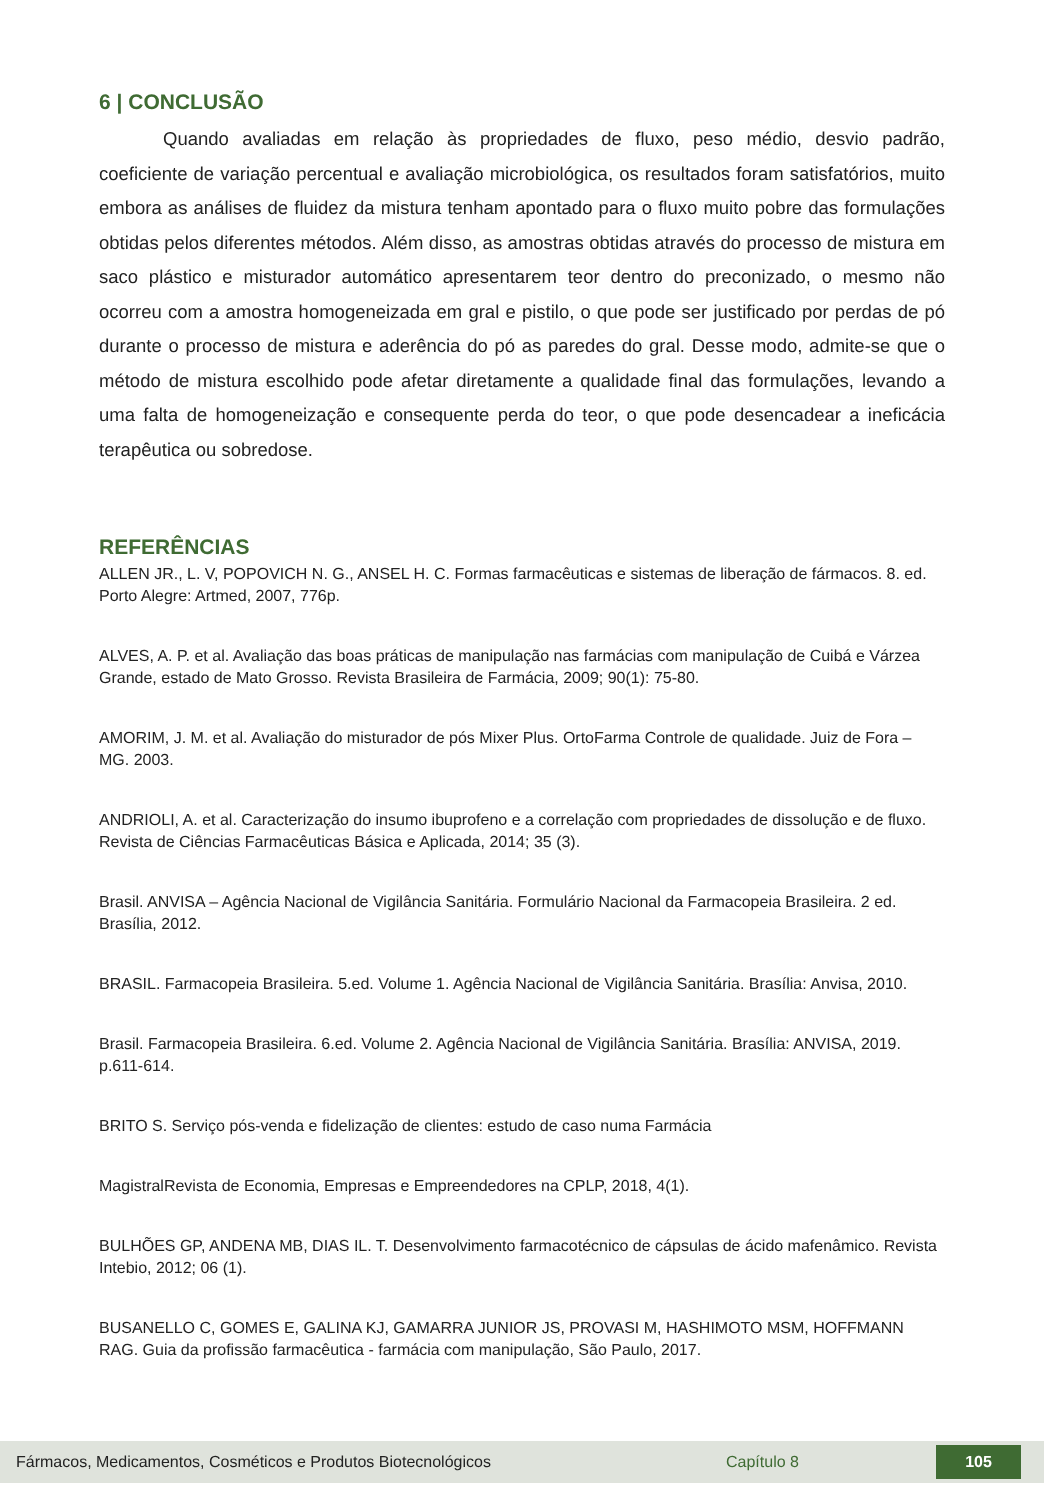6 | CONCLUSÃO
Quando avaliadas em relação às propriedades de fluxo, peso médio, desvio padrão, coeficiente de variação percentual e avaliação microbiológica, os resultados foram satisfatórios, muito embora as análises de fluidez da mistura tenham apontado para o fluxo muito pobre das formulações obtidas pelos diferentes métodos. Além disso, as amostras obtidas através do processo de mistura em saco plástico e misturador automático apresentarem teor dentro do preconizado, o mesmo não ocorreu com a amostra homogeneizada em gral e pistilo, o que pode ser justificado por perdas de pó durante o processo de mistura e aderência do pó as paredes do gral. Desse modo, admite-se que o método de mistura escolhido pode afetar diretamente a qualidade final das formulações, levando a uma falta de homogeneização e consequente perda do teor, o que pode desencadear a ineficácia terapêutica ou sobredose.
REFERÊNCIAS
ALLEN JR., L. V, POPOVICH N. G., ANSEL H. C. Formas farmacêuticas e sistemas de liberação de fármacos. 8. ed. Porto Alegre: Artmed, 2007, 776p.
ALVES, A. P. et al. Avaliação das boas práticas de manipulação nas farmácias com manipulação de Cuibá e Várzea Grande, estado de Mato Grosso. Revista Brasileira de Farmácia, 2009; 90(1): 75-80.
AMORIM, J. M. et al. Avaliação do misturador de pós Mixer Plus. OrtoFarma Controle de qualidade. Juiz de Fora – MG. 2003.
ANDRIOLI, A. et al. Caracterização do insumo ibuprofeno e a correlação com propriedades de dissolução e de fluxo. Revista de Ciências Farmacêuticas Básica e Aplicada, 2014; 35 (3).
Brasil. ANVISA – Agência Nacional de Vigilância Sanitária. Formulário Nacional da Farmacopeia Brasileira. 2 ed. Brasília, 2012.
BRASIL. Farmacopeia Brasileira. 5.ed. Volume 1. Agência Nacional de Vigilância Sanitária. Brasília: Anvisa, 2010.
Brasil. Farmacopeia Brasileira. 6.ed. Volume 2. Agência Nacional de Vigilância Sanitária. Brasília: ANVISA, 2019. p.611-614.
BRITO S. Serviço pós-venda e fidelização de clientes: estudo de caso numa Farmácia
MagistralRevista de Economia, Empresas e Empreendedores na CPLP, 2018, 4(1).
BULHÕES GP, ANDENA MB, DIAS IL. T. Desenvolvimento farmacotécnico de cápsulas de ácido mafenâmico. Revista Intebio, 2012; 06 (1).
BUSANELLO C, GOMES E, GALINA KJ, GAMARRA JUNIOR JS, PROVASI M, HASHIMOTO MSM, HOFFMANN RAG. Guia da profissão farmacêutica - farmácia com manipulação, São Paulo, 2017.
Fármacos, Medicamentos, Cosméticos e Produtos Biotecnológicos Capítulo 8 105